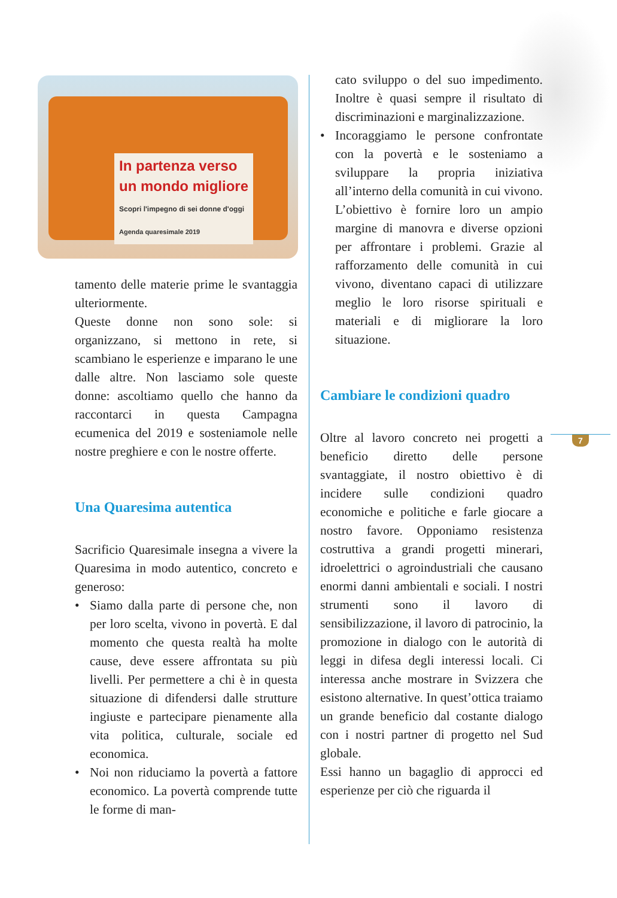In partenza verso
un mondo migliore
Scopri l'impegno di sei donne d'oggi
Agenda quaresimale 2019
tamento delle materie prime le svantaggia ulteriormente.
Queste donne non sono sole: si organizzano, si mettono in rete, si scambiano le esperienze e imparano le une dalle altre. Non lasciamo sole queste donne: ascoltiamo quello che hanno da raccontarci in questa Campagna ecumenica del 2019 e sosteniamole nelle nostre preghiere e con le nostre offerte.
Una Quaresima autentica
Sacrificio Quaresimale insegna a vivere la Quaresima in modo autentico, concreto e generoso:
• Siamo dalla parte di persone che, non per loro scelta, vivono in povertà. E dal momento che questa realtà ha molte cause, deve essere affrontata su più livelli. Per permettere a chi è in questa situazione di difendersi dalle strutture ingiuste e partecipare pienamente alla vita politica, culturale, sociale ed economica.
• Noi non riduciamo la povertà a fattore economico. La povertà comprende tutte le forme di man-
cato sviluppo o del suo impedimento. Inoltre è quasi sempre il risultato di discriminazioni e marginalizzazione.
• Incoraggiamo le persone confrontate con la povertà e le sosteniamo a sviluppare la propria iniziativa all’interno della comunità in cui vivono. L’obiettivo è fornire loro un ampio margine di manovra e diverse opzioni per affrontare i problemi. Grazie al rafforzamento delle comunità in cui vivono, diventano capaci di utilizzare meglio le loro risorse spirituali e materiali e di migliorare la loro situazione.
Cambiare le condizioni quadro
Oltre al lavoro concreto nei progetti a beneficio diretto delle persone svantaggiate, il nostro obiettivo è di incidere sulle condizioni quadro economiche e politiche e farle giocare a nostro favore. Opponiamo resistenza costruttiva a grandi progetti minerari, idroelettrici o agroindustriali che causano enormi danni ambientali e sociali. I nostri strumenti sono il lavoro di sensibilizzazione, il lavoro di patrocinio, la promozione in dialogo con le autorità di leggi in difesa degli interessi locali. Ci interessa anche mostrare in Svizzera che esistono alternative. In quest’ottica traiamo un grande beneficio dal costante dialogo con i nostri partner di progetto nel Sud globale.
Essi hanno un bagaglio di approcci ed esperienze per ciò che riguarda il
7